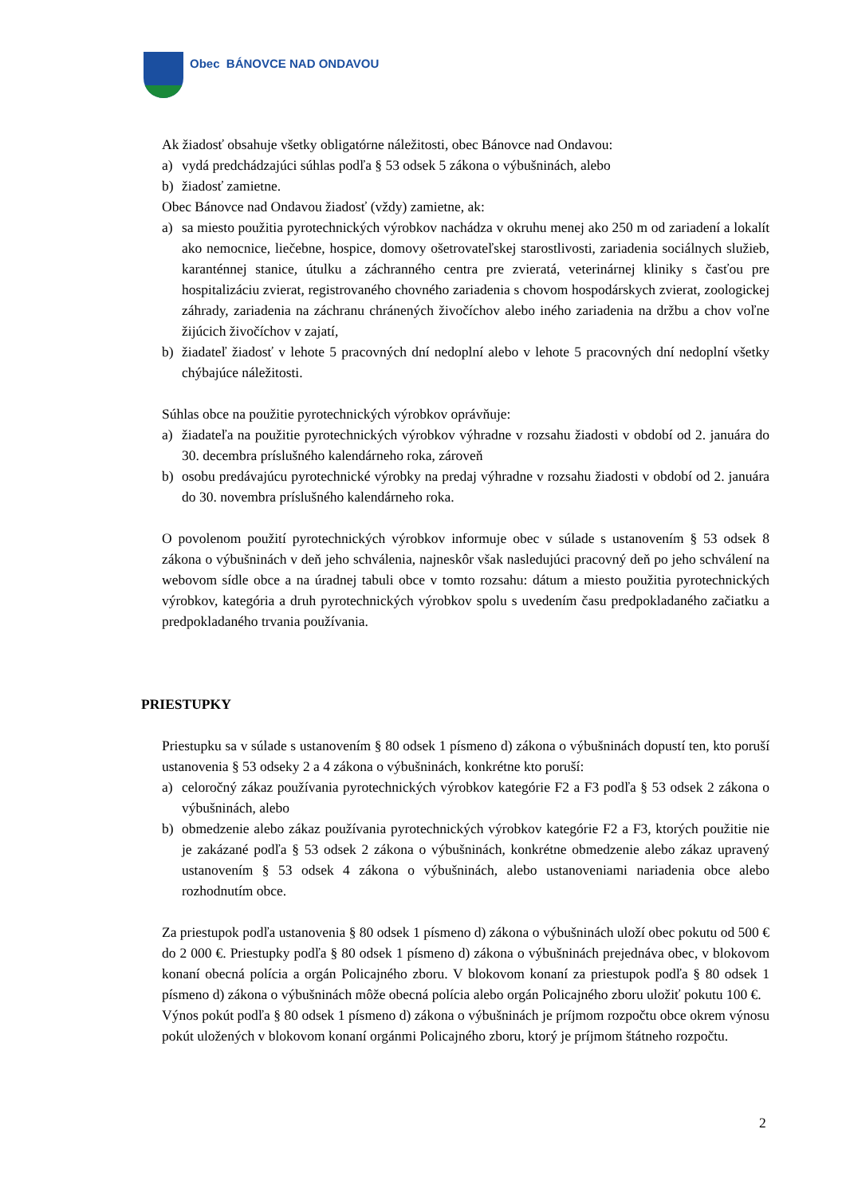Obec BÁNOVCE NAD ONDAVOU
Ak žiadosť obsahuje všetky obligatórne náležitosti, obec Bánovce nad Ondavou:
a) vydá predchádzajúci súhlas podľa § 53 odsek 5 zákona o výbušninách, alebo
b) žiadosť zamietne.
Obec Bánovce nad Ondavou žiadosť (vždy) zamietne, ak:
a) sa miesto použitia pyrotechnických výrobkov nachádza v okruhu menej ako 250 m od zariadení a lokalít ako nemocnice, liečebne, hospice, domovy ošetrovateľskej starostlivosti, zariadenia sociálnych služieb, karanténnej stanice, útulku a záchranného centra pre zvieratá, veterinárnej kliniky s časťou pre hospitalizáciu zvierat, registrovaného chovného zariadenia s chovom hospodárskych zvierat, zoologickej záhrady, zariadenia na záchranu chránených živočíchov alebo iného zariadenia na držbu a chov voľne žijúcich živočíchov v zajatí,
b) žiadateľ žiadosť v lehote 5 pracovných dní nedoplní alebo v lehote 5 pracovných dní nedoplní všetky chýbajúce náležitosti.
Súhlas obce na použitie pyrotechnických výrobkov oprávňuje:
a) žiadateľa na použitie pyrotechnických výrobkov výhradne v rozsahu žiadosti v období od 2. januára do 30. decembra príslušného kalendárneho roka, zároveň
b) osobu predávajúcu pyrotechnické výrobky na predaj výhradne v rozsahu žiadosti v období od 2. januára do 30. novembra príslušného kalendárneho roka.
O povolenom použití pyrotechnických výrobkov informuje obec v súlade s ustanovením § 53 odsek 8 zákona o výbušninách v deň jeho schválenia, najneskôr však nasledujúci pracovný deň po jeho schválení na webovom sídle obce a na úradnej tabuli obce v tomto rozsahu: dátum a miesto použitia pyrotechnických výrobkov, kategória a druh pyrotechnických výrobkov spolu s uvedením času predpokladaného začiatku a predpokladaného trvania používania.
PRIESTUPKY
Priestupku sa v súlade s ustanovením § 80 odsek 1 písmeno d) zákona o výbušninách dopustí ten, kto poruší ustanovenia § 53 odseky 2 a 4 zákona o výbušninách, konkrétne kto poruší:
a) celoročný zákaz používania pyrotechnických výrobkov kategórie F2 a F3 podľa § 53 odsek 2 zákona o výbušninách, alebo
b) obmedzenie alebo zákaz používania pyrotechnických výrobkov kategórie F2 a F3, ktorých použitie nie je zakázané podľa § 53 odsek 2 zákona o výbušninách, konkrétne obmedzenie alebo zákaz upravený ustanovením § 53 odsek 4 zákona o výbušninách, alebo ustanoveniami nariadenia obce alebo rozhodnutím obce.
Za priestupok podľa ustanovenia § 80 odsek 1 písmeno d) zákona o výbušninách uloží obec pokutu od 500 € do 2 000 €. Priestupky podľa § 80 odsek 1 písmeno d) zákona o výbušninách prejednáva obec, v blokovom konaní obecná polícia a orgán Policajného zboru. V blokovom konaní za priestupok podľa § 80 odsek 1 písmeno d) zákona o výbušninách môže obecná polícia alebo orgán Policajného zboru uložiť pokutu 100 €.
Výnos pokút podľa § 80 odsek 1 písmeno d) zákona o výbušninách je príjmom rozpočtu obce okrem výnosu pokút uložených v blokovom konaní orgánmi Policajného zboru, ktorý je príjmom štátneho rozpočtu.
2